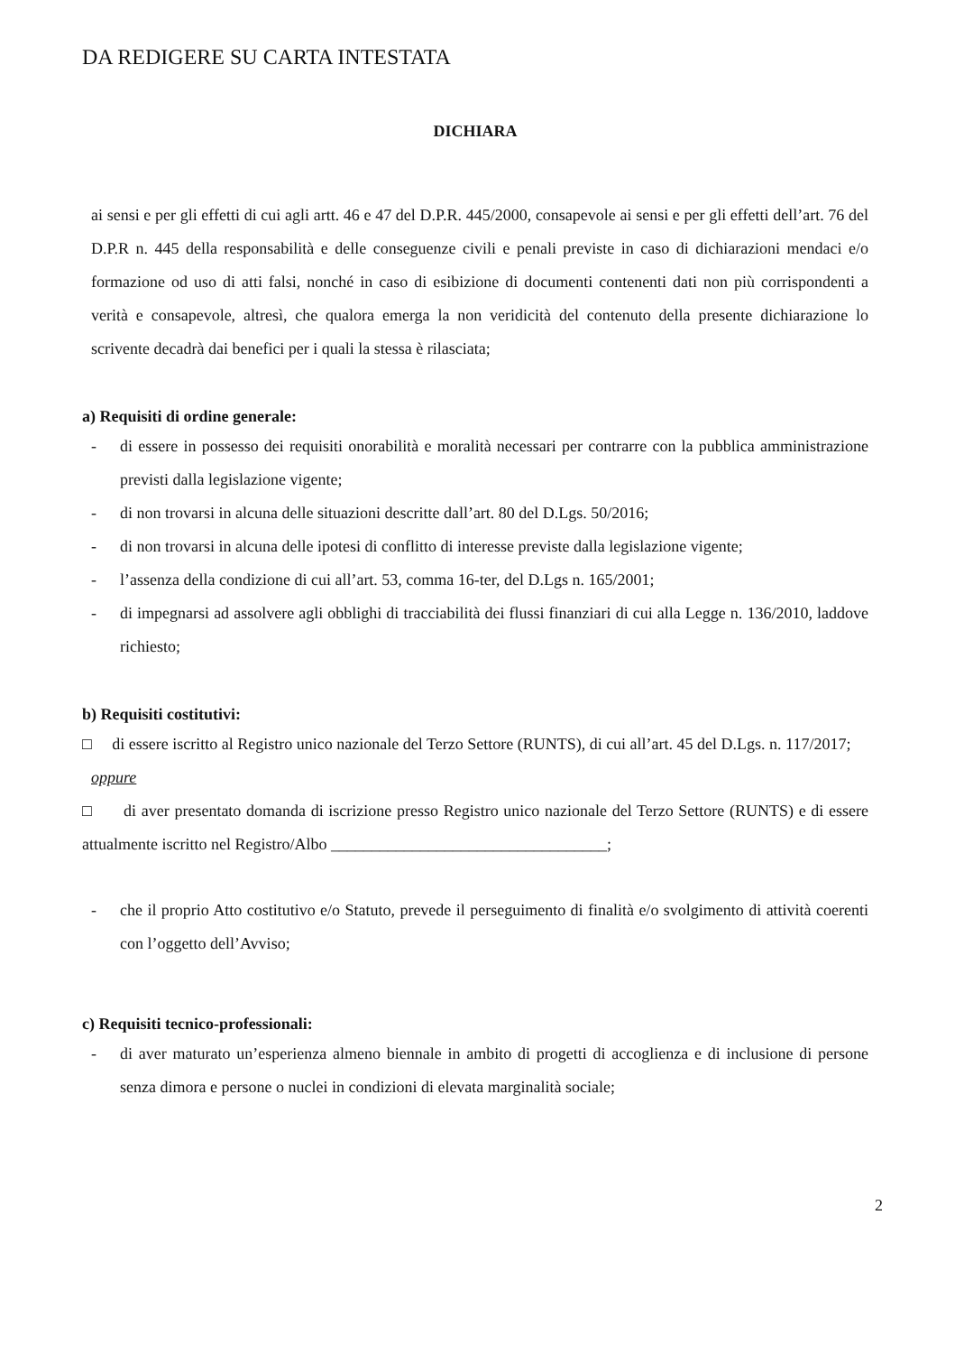DA REDIGERE SU CARTA INTESTATA
DICHIARA
ai sensi e per gli effetti di cui agli artt. 46 e 47 del D.P.R. 445/2000, consapevole ai sensi e per gli effetti dell’art. 76 del D.P.R n. 445 della responsabilità e delle conseguenze civili e penali previste in caso di dichiarazioni mendaci e/o formazione od uso di atti falsi, nonché in caso di esibizione di documenti contenenti dati non più corrispondenti a verità e consapevole, altresì, che qualora emerga la non veridicità del contenuto della presente dichiarazione lo scrivente decadrà dai benefici per i quali la stessa è rilasciata;
a) Requisiti di ordine generale:
- di essere in possesso dei requisiti onorabilità e moralità necessari per contrarre con la pubblica amministrazione previsti dalla legislazione vigente;
- di non trovarsi in alcuna delle situazioni descritte dall’art. 80 del D.Lgs. 50/2016;
- di non trovarsi in alcuna delle ipotesi di conflitto di interesse previste dalla legislazione vigente;
- l’assenza della condizione di cui all’art. 53, comma 16-ter, del D.Lgs n. 165/2001;
- di impegnarsi ad assolvere agli obblighi di tracciabilità dei flussi finanziari di cui alla Legge n. 136/2010, laddove richiesto;
b) Requisiti costitutivi:
□ di essere iscritto al Registro unico nazionale del Terzo Settore (RUNTS), di cui all’art. 45 del D.Lgs. n. 117/2017;
oppure
□ di aver presentato domanda di iscrizione presso Registro unico nazionale del Terzo Settore (RUNTS) e di essere attualmente iscritto nel Registro/Albo __________________________________;
- che il proprio Atto costitutivo e/o Statuto, prevede il perseguimento di finalità e/o svolgimento di attività coerenti con l’oggetto dell’Avviso;
c) Requisiti tecnico-professionali:
- di aver maturato un’esperienza almeno biennale in ambito di progetti di accoglienza e di inclusione di persone senza dimora e persone o nuclei in condizioni di elevata marginalità sociale;
2